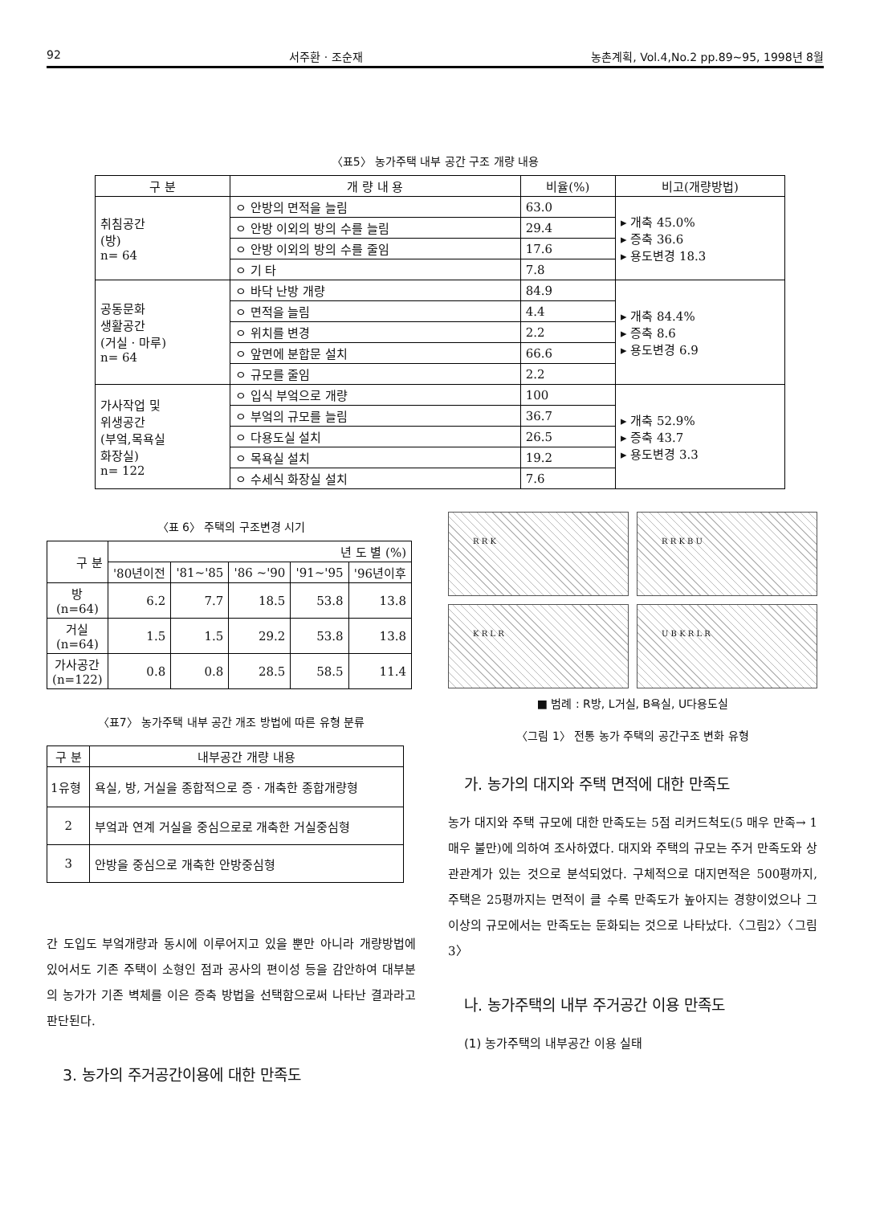92 서주환 · 조순재 농촌계획, Vol.4,No.2 pp.89~95, 1998년 8월
〈표5〉 농가주택 내부 공간 구조 개량 내용
| 구 분 | 개 량 내 용 | 비율(%) | 비고(개량방법) |
| --- | --- | --- | --- |
| 취침공간 (방) n= 64 | ㅇ 안방의 면적을 늘림 | 63.0 | ▸ 개축 45.0% ▸ 증축 36.6 ▸ 용도변경 18.3 |
| | ㅇ 안방 이외의 방의 수를 늘림 | 29.4 | |
| | ㅇ 안방 이외의 방의 수를 줄임 | 17.6 | |
| | ㅇ 기 타 | 7.8 | |
| 공동문화 생활공간 (거실 · 마루) n= 64 | ㅇ 바닥 난방 개량 | 84.9 | ▸ 개축 84.4% ▸ 증축 8.6 ▸ 용도변경 6.9 |
| | ㅇ 면적을 늘림 | 4.4 | |
| | ㅇ 위치를 변경 | 2.2 | |
| | ㅇ 앞면에 분합문 설치 | 66.6 | |
| | ㅇ 규모를 줄임 | 2.2 | |
| 가사작업 및 위생공간 (부엌,목욕실 화장실) n= 122 | ㅇ 입식 부엌으로 개량 | 100 | ▸ 개축 52.9% ▸ 증축 43.7 ▸ 용도변경 3.3 |
| | ㅇ 부엌의 규모를 늘림 | 36.7 | |
| | ㅇ 다용도실 설치 | 26.5 | |
| | ㅇ 목욕실 설치 | 19.2 | |
| | ㅇ 수세식 화장실 설치 | 7.6 | |
〈표 6〉 주택의 구조변경 시기
| 구 분 | 년 도 별 (%) | | | | |
| --- | --- | --- | --- | --- | --- |
| | '80년이전 | '81~'85 | '86 ~'90 | '91~'95 | '96년이후 |
| 방 (n=64) | 6.2 | 7.7 | 18.5 | 53.8 | 13.8 |
| 거실 (n=64) | 1.5 | 1.5 | 29.2 | 53.8 | 13.8 |
| 가사공간 (n=122) | 0.8 | 0.8 | 28.5 | 58.5 | 11.4 |
〈표7〉 농가주택 내부 공간 개조 방법에 따른 유형 분류
| 구 분 | 내부공간 개량 내용 |
| --- | --- |
| 1유형 | 욕실, 방, 거실을 종합적으로 증 · 개축한 종합개량형 |
| 2 | 부엌과 연계 거실을 중심으로로 개축한 거실중심형 |
| 3 | 안방을 중심으로 개축한 안방중심형 |
간 도입도 부엌개량과 동시에 이루어지고 있을 뿐만 아니라 개량방법에 있어서도 기존 주택이 소형인 점과 공사의 편이성 등을 감안하여 대부분의 농가가 기존 벽체를 이은 증축 방법을 선택함으로써 나타난 결과라고 판단된다.
3. 농가의 주거공간이용에 대한 만족도
R R K
R R K B U
K R L R
U B K R L R
■ 범례 : R방, L거실, B욕실, U다용도실
〈그림 1〉 전통 농가 주택의 공간구조 변화 유형
가. 농가의 대지와 주택 면적에 대한 만족도
농가 대지와 주택 규모에 대한 만족도는 5점 리커드척도(5 매우 만족→ 1매우 불만)에 의하여 조사하였다. 대지와 주택의 규모는 주거 만족도와 상관관계가 있는 것으로 분석되었다. 구체적으로 대지면적은 500평까지, 주택은 25평까지는 면적이 클 수록 만족도가 높아지는 경향이었으나 그 이상의 규모에서는 만족도는 둔화되는 것으로 나타났다.〈그림2〉〈그림3〉
나. 농가주택의 내부 주거공간 이용 만족도
(1) 농가주택의 내부공간 이용 실태